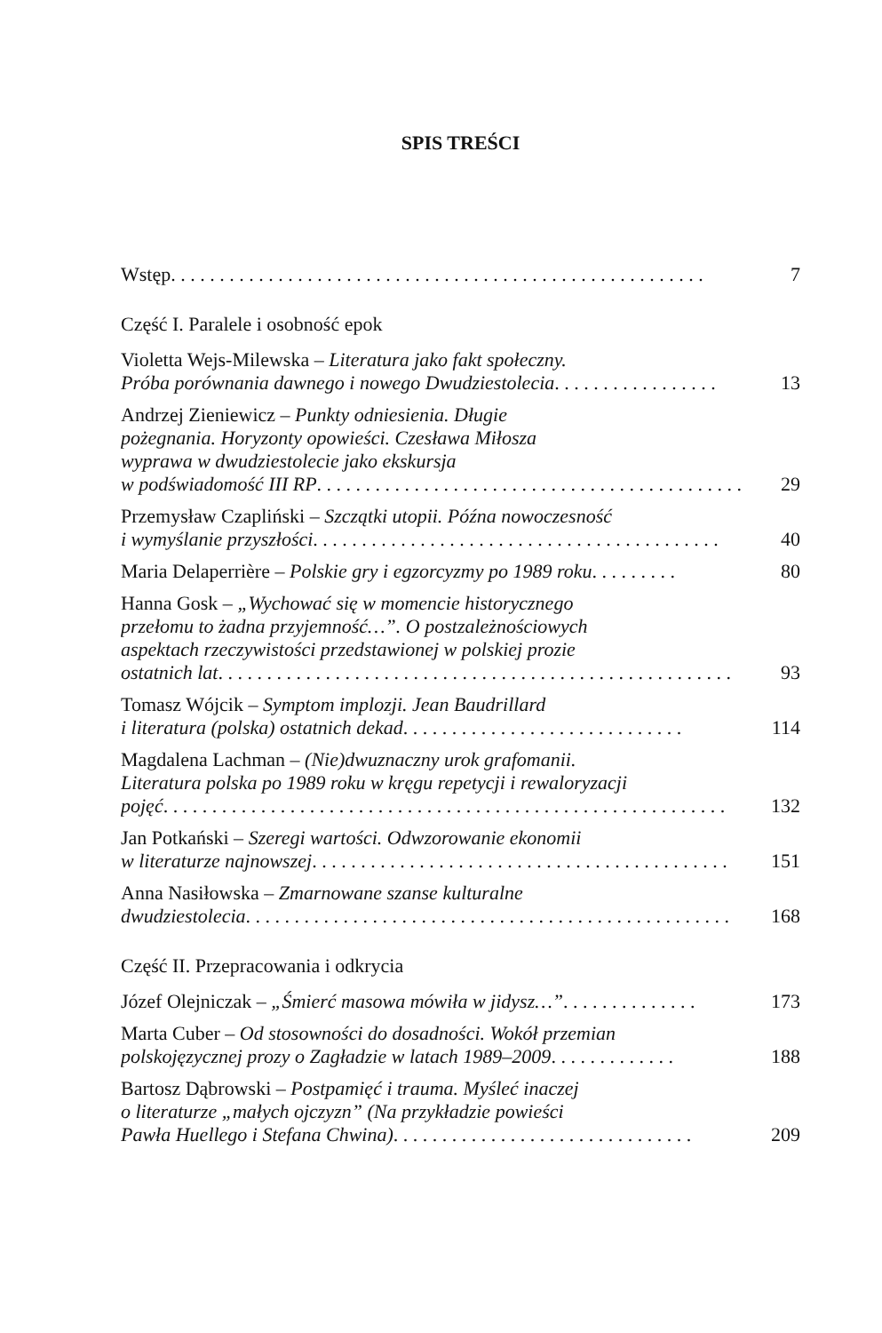SPIS TREŚCI
Wstęp. . . . . . . . . . . . . . . . . . . . . . . . . . . . . . . . . . . . . . . . . . . . . . . . . . . . . . .
7
Część I. Paralele i osobność epok
Violetta Wejs-Milewska – Literatura jako fakt społeczny.
Próba porównania dawnego i nowego Dwudziestolecia . . . . . . . . . . . . . . . . .
13
Andrzej Zieniewicz – Punkty odniesienia. Długie
pożegnania. Horyzonty opowieści. Czesława Miłosza
wyprawa w dwudziestolecie jako ekskursja
w podświadomość III RP. . . . . . . . . . . . . . . . . . . . . . . . . . . . . . . . . . . . . . . . . . . .
29
Przemysław Czapliński – Szczątki utopii. Późna nowoczesność
i wymyślanie przyszłości . . . . . . . . . . . . . . . . . . . . . . . . . . . . . . . . . . . . . . . . . .
40
Maria Delaperrière – Polskie gry i egzorcyzmy po 1989 roku . . . . . . . . .
80
Hanna Gosk – „Wychować się w momencie historycznego
przełomu to żadna przyjemność…”. O postzależnościowych
aspektach rzeczywistości przedstawionej w polskiej prozie
ostatnich lat. . . . . . . . . . . . . . . . . . . . . . . . . . . . . . . . . . . . . . . . . . . . . . . . . . . . .
93
Tomasz Wójcik – Symptom implozji. Jean Baudrillard
i literatura (polska) ostatnich dekad. . . . . . . . . . . . . . . . . . . . . . . . . . . . .
114
Magdalena Lachman – (Nie)dwuznaczny urok grafomanii.
Literatura polska po 1989 roku w kręgu repetycji i rewaloryzacji
pojęć. . . . . . . . . . . . . . . . . . . . . . . . . . . . . . . . . . . . . . . . . . . . . . . . . . . . . . . . . .
132
Jan Potkański – Szeregi wartości. Odwzorowanie ekonomii
w literaturze najnowszej . . . . . . . . . . . . . . . . . . . . . . . . . . . . . . . . . . . . . . . . . . .
151
Anna Nasiłowska – Zmarnowane szanse kulturalne
dwudziestolecia . . . . . . . . . . . . . . . . . . . . . . . . . . . . . . . . . . . . . . . . . . . . . . . . . .
168
Część II. Przepracowania i odkrycia
Józef Olejniczak – „Śmierć masowa mówiła w jidysz…”. . . . . . . . . . . . . .
173
Marta Cuber – Od stosowności do dosadności. Wokół przemian
polskojęzycznej prozy o Zagładzie w latach 1989–2009 . . . . . . . . . . . . .
188
Bartosz Dąbrowski – Postpamięć i trauma. Myśleć inaczej
o literaturze „małych ojczyzn” (Na przykładzie powieści
Pawła Huellego i Stefana Chwina) . . . . . . . . . . . . . . . . . . . . . . . . . . . . . . .
209